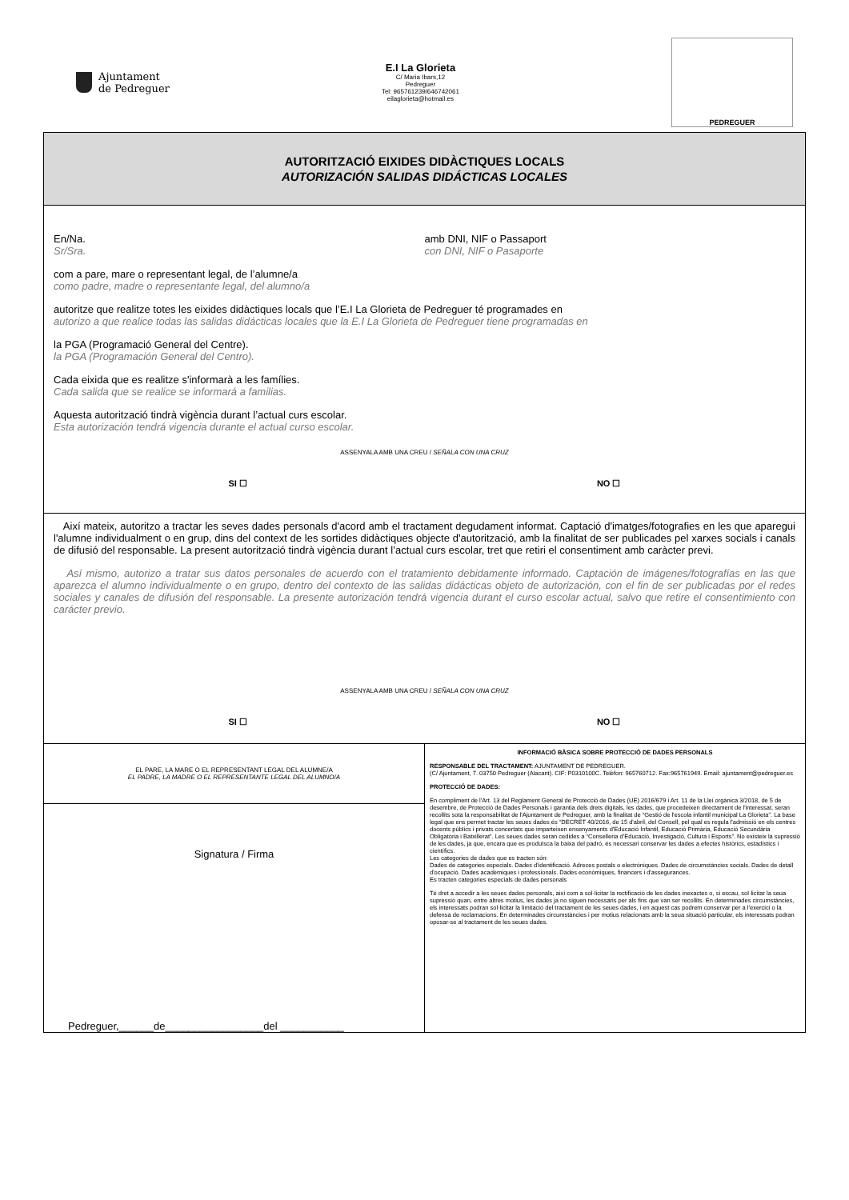Ajuntament
de Pedreguer
E.I La Glorieta
C/ Maria Ibars,12
Pedreguer
Tel: 965761239/646742061
eilaglorieta@hotmail.es
PEDREGUER
AUTORITZACIÓ EIXIDES DIDÀCTIQUES LOCALS
AUTORIZACIÓN SALIDAS DIDÁCTICAS LOCALES
En/Na.
Sr/Sra.
amb DNI, NIF o Passaport
con DNI, NIF o Pasaporte
com a pare, mare o representant legal, de l’alumne/a
como padre, madre o representante legal, del alumno/a
autoritze que realitze totes les eixides didàctiques locals que l’E.I La Glorieta de Pedreguer té programades en
autorizo a que realice todas las salidas didácticas locales que la E.I La Glorieta de Pedreguer tiene programadas en
la PGA (Programació General del Centre).
la PGA (Programación General del Centro).
Cada eixida que es realitze s'informarà a les famílies.
Cada salida que se realice se informará a familias.
Aquesta autorització tindrà vigència durant l’actual curs escolar.
Esta autorización tendrá vigencia durante el actual curso escolar.
ASSENYALA AMB UNA CREU / SEÑALA CON UNA CRUZ
SI ☐ NO ☐
Així mateix, autoritzo a tractar les seves dades personals d'acord amb el tractament degudament informat. Captació d'imatges/fotografies en les que aparegui l'alumne individualment o en grup, dins del context de les sortides didàctiques objecte d'autorització, amb la finalitat de ser publicades pel xarxes socials i canals de difusió del responsable. La present autorització tindrà vigència durant l’actual curs escolar, tret que retiri el consentiment amb caràcter previ.
Así mismo, autorizo a tratar sus datos personales de acuerdo con el tratamiento debidamente informado. Captación de imágenes/fotografías en las que aparezca el alumno individualmente o en grupo, dentro del contexto de las salidas didácticas objeto de autorización, con el fin de ser publicadas por el redes sociales y canales de difusión del responsable. La presente autorización tendrá vigencia durant el curso escolar actual, salvo que retire el consentimiento con carácter previo.
ASSENYALA AMB UNA CREU / SEÑALA CON UNA CRUZ
SI ☐ NO ☐
| EL PARE, LA MARE O EL REPRESENTANT LEGAL DEL ALUMNE/A EL PADRE, LA MADRE O EL REPRESENTANTE LEGAL DEL ALUMNO/A Signatura / Firma Pedreguer,______de_________________del ___________ | INFORMACIÓ BÀSICA SOBRE PROTECCIÓ DE DADES PERSONALS RESPONSABLE DEL TRACTAMENT: AJUNTAMENT DE PEDREGUER. (C/ Ajuntament, 7. 03750 Pedreguer (Alacant). CIF: P0310100C. Telèfon: 965760712. Fax:965761949. Email: ajuntament@pedreguer.es PROTECCIÓ DE DADES: En compliment de l'Art. 13 del Reglament General de Protecció de Dades (UE) 2016/679 i Art. 11 de la Llei orgànica 3/2018, de 5 de desembre, de Protecció de Dades Personals i garantia dels drets digitals, les dades, que procedeixen directament de l'interessat, seran recollits sota la responsabilitat de l'Ajuntament de Pedreguer, amb la finalitat de “Gestió de l'escola infantil municipal La Glorieta”. La base legal que ens permet tractar les seues dades és “DECRET 40/2016, de 15 d'abril, del Consell, pel qual es regula l'admissió en els centres docents públics i privats concertats que imparteixen ensenyaments d'Educació Infantil, Educació Primària, Educació Secundària Obligatòria i Batxillerat”. Les seues dades seran cedides a “Conselleria d'Educació, Investigació, Cultura i Esports”. No existeix la supressió de les dades, ja que, encara que es produïsca la baixa del padró, és necessari conservar les dades a efectes històrics, estadístics i científics. Les categories de dades que es tracten són: Dades de categories especials. Dades d'identificació. Adreces postals o electròniques. Dades de circumstàncies socials. Dades de detall d'ocupació. Dades acadèmiques i professionals. Dades econòmiques, financers i d'assegurances. Es tracten categories especials de dades personals Té dret a accedir a les seues dades personals, així com a sol·licitar la rectificació de les dades inexactes o, si escau, sol·licitar la seua supressió quan, entre altres motius, les dades ja no siguen necessaris per als fins que van ser recollits. En determinades circumstàncies, els interessats podran sol·licitar la limitació del tractament de les seues dades, i en aquest cas podrem conservar per a l'exercici o la defensa de reclamacions. En determinades circumstàncies i per motius relacionats amb la seua situació particular, els interessats podran oposar-se al tractament de les seues dades. |